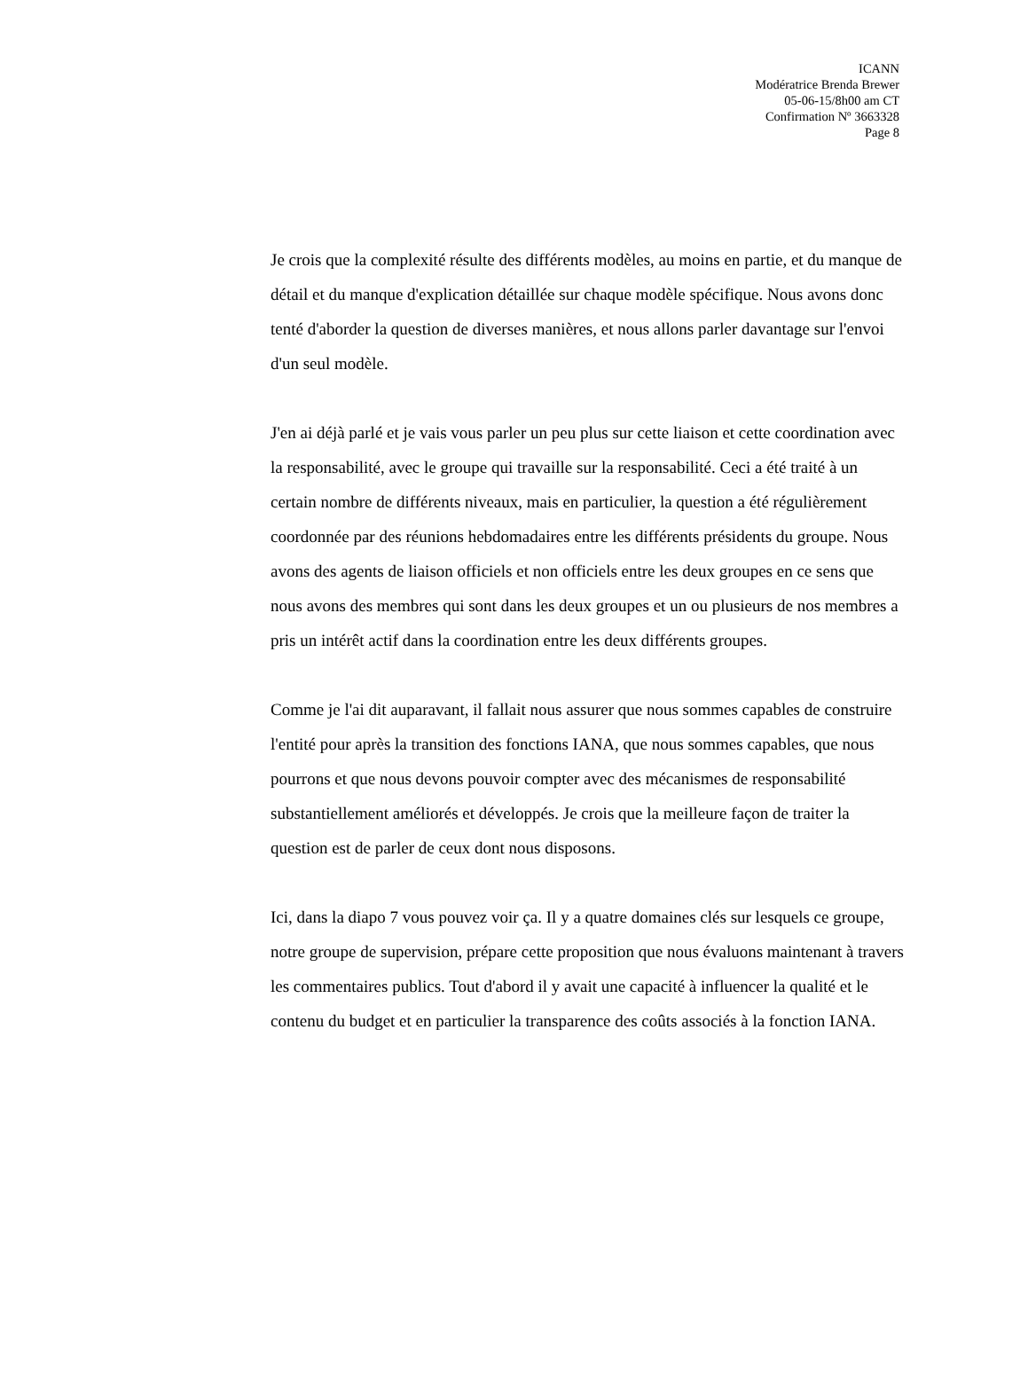ICANN
Modératrice Brenda Brewer
05-06-15/8h00 am CT
Confirmation Nº 3663328
Page 8
Je crois que la complexité résulte des différents modèles, au moins en partie, et du manque de détail et du manque d'explication détaillée sur chaque modèle spécifique. Nous avons donc tenté d'aborder la question de diverses manières, et nous allons parler davantage sur l'envoi d'un seul modèle.
J'en ai déjà parlé et je vais vous parler un peu plus sur cette liaison et cette coordination avec la responsabilité, avec le groupe qui travaille sur la responsabilité. Ceci a été traité à un certain nombre de différents niveaux, mais en particulier, la question a été régulièrement coordonnée par des réunions hebdomadaires entre les différents présidents du groupe. Nous avons des agents de liaison officiels et non officiels entre les deux groupes en ce sens que nous avons des membres qui sont dans les deux groupes et un ou plusieurs de nos membres a pris un intérêt actif dans la coordination entre les deux différents groupes.
Comme je l'ai dit auparavant, il fallait nous assurer que nous sommes capables de construire l'entité pour après la transition des fonctions IANA, que nous sommes capables, que nous pourrons et que nous devons pouvoir compter avec des mécanismes de responsabilité substantiellement améliorés et développés. Je crois que la meilleure façon de traiter la question est de parler de ceux dont nous disposons.
Ici, dans la diapo 7 vous pouvez voir ça. Il y a quatre domaines clés sur lesquels ce groupe, notre groupe de supervision, prépare cette proposition que nous évaluons maintenant à travers les commentaires publics. Tout d'abord il y avait une capacité à influencer la qualité et le contenu du budget et en particulier la transparence des coûts associés à la fonction IANA.